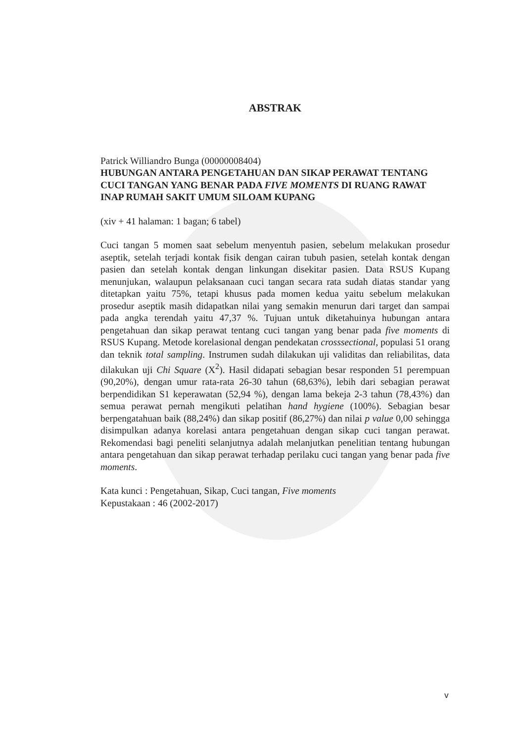ABSTRAK
Patrick Williandro Bunga (00000008404)
HUBUNGAN ANTARA PENGETAHUAN DAN SIKAP PERAWAT TENTANG CUCI TANGAN YANG BENAR PADA FIVE MOMENTS DI RUANG RAWAT INAP RUMAH SAKIT UMUM SILOAM KUPANG
(xiv + 41 halaman: 1 bagan; 6 tabel)
Cuci tangan 5 momen saat sebelum menyentuh pasien, sebelum melakukan prosedur aseptik, setelah terjadi kontak fisik dengan cairan tubuh pasien, setelah kontak dengan pasien dan setelah kontak dengan linkungan disekitar pasien. Data RSUS Kupang menunjukan, walaupun pelaksanaan cuci tangan secara rata sudah diatas standar yang ditetapkan yaitu 75%, tetapi khusus pada momen kedua yaitu sebelum melakukan prosedur aseptik masih didapatkan nilai yang semakin menurun dari target dan sampai pada angka terendah yaitu 47,37 %. Tujuan untuk diketahuinya hubungan antara pengetahuan dan sikap perawat tentang cuci tangan yang benar pada five moments di RSUS Kupang. Metode korelasional dengan pendekatan crosssectional, populasi 51 orang dan teknik total sampling. Instrumen sudah dilakukan uji validitas dan reliabilitas, data dilakukan uji Chi Square (X<sup>2</sup>). Hasil didapati sebagian besar responden 51 perempuan (90,20%), dengan umur rata-rata 26-30 tahun (68,63%), lebih dari sebagian perawat berpendidikan S1 keperawatan (52,94 %), dengan lama bekeja 2-3 tahun (78,43%) dan semua perawat pernah mengikuti pelatihan hand hygiene (100%). Sebagian besar berpengatahuan baik (88,24%) dan sikap positif (86,27%) dan nilai p value 0,00 sehingga disimpulkan adanya korelasi antara pengetahuan dengan sikap cuci tangan perawat. Rekomendasi bagi peneliti selanjutnya adalah melanjutkan penelitian tentang hubungan antara pengetahuan dan sikap perawat terhadap perilaku cuci tangan yang benar pada five moments.
Kata kunci : Pengetahuan, Sikap, Cuci tangan, Five moments
Kepustakaan : 46 (2002-2017)
v